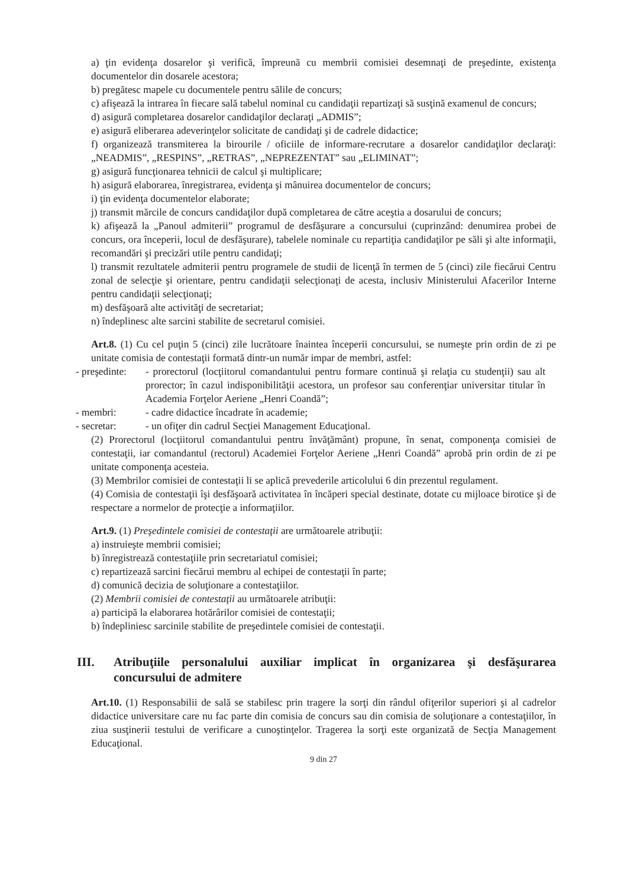a) ţin evidenţa dosarelor şi verifică, împreună cu membrii comisiei desemnaţi de preşedinte, existenţa documentelor din dosarele acestora;
b) pregătesc mapele cu documentele pentru sălile de concurs;
c) afişează la intrarea în fiecare sală tabelul nominal cu candidaţii repartizaţi să susţină examenul de concurs;
d) asigură completarea dosarelor candidaţilor declaraţi „ADMIS”;
e) asigură eliberarea adeverinţelor solicitate de candidaţi şi de cadrele didactice;
f) organizează transmiterea la birourile / oficiile de informare-recrutare a dosarelor candidaţilor declaraţi: „NEADMIS”, „RESPINS”, „RETRAS”, „NEPREZENTAT” sau „ELIMINAT”;
g) asigură funcţionarea tehnicii de calcul şi multiplicare;
h) asigură elaborarea, înregistrarea, evidenţa şi mânuirea documentelor de concurs;
i) ţin evidenţa documentelor elaborate;
j) transmit mărcile de concurs candidaţilor după completarea de către aceştia a dosarului de concurs;
k) afişează la „Panoul admiterii” programul de desfăşurare a concursului (cuprinzând: denumirea probei de concurs, ora începerii, locul de desfăşurare), tabelele nominale cu repartiţia candidaţilor pe săli şi alte informaţii, recomandări şi precizări utile pentru candidaţi;
l) transmit rezultatele admiterii pentru programele de studii de licenţă în termen de 5 (cinci) zile fiecărui Centru zonal de selecţie şi orientare, pentru candidaţii selecţionaţi de acesta, inclusiv Ministerului Afacerilor Interne pentru candidaţii selecţionaţi;
m) desfăşoară alte activităţi de secretariat;
n) îndeplinesc alte sarcini stabilite de secretarul comisiei.
Art.8. (1) Cu cel puţin 5 (cinci) zile lucrătoare înaintea începerii concursului, se numeşte prin ordin de zi pe unitate comisia de contestaţii formată dintr-un număr impar de membri, astfel:
- preşedinte:
- prorectorul (locţiitorul comandantului pentru formare continuă şi relaţia cu studenţii) sau alt prorector; în cazul indisponibilităţii acestora, un profesor sau conferenţiar universitar titular în Academia Forţelor Aeriene „Henri Coandă”;
- membri: - cadre didactice încadrate în academie;
- secretar: - un ofiţer din cadrul Secţiei Management Educaţional.
(2) Prorectorul (locţiitorul comandantului pentru învăţământ) propune, în senat, componenţa comisiei de contestaţii, iar comandantul (rectorul) Academiei Forţelor Aeriene „Henri Coandă” aprobă prin ordin de zi pe unitate componenţa acesteia.
(3) Membrilor comisiei de contestaţii li se aplică prevederile articolului 6 din prezentul regulament.
(4) Comisia de contestaţii îşi desfăşoară activitatea în încăperi special destinate, dotate cu mijloace birotice şi de respectare a normelor de protecţie a informaţiilor.
Art.9. (1) Preşedintele comisiei de contestaţii are următoarele atribuţii:
a) instruieşte membrii comisiei;
b) înregistrează contestaţiile prin secretariatul comisiei;
c) repartizează sarcini fiecărui membru al echipei de contestaţii în parte;
d) comunică decizia de soluţionare a contestaţiilor.
(2) Membrii comisiei de contestaţii au următoarele atribuţii:
a) participă la elaborarea hotărârilor comisiei de contestaţii;
b) îndepliniesc sarcinile stabilite de preşedintele comisiei de contestaţii.
III. Atribuţiile personalului auxiliar implicat în organizarea şi desfăşurarea concursului de admitere
Art.10. (1) Responsabilii de sală se stabilesc prin tragere la sorţi din rândul ofiţerilor superiori şi al cadrelor didactice universitare care nu fac parte din comisia de concurs sau din comisia de soluţionare a contestaţiilor, în ziua susţinerii testului de verificare a cunoştinţelor. Tragerea la sorţi este organizată de Secţia Management Educaţional.
9 din 27